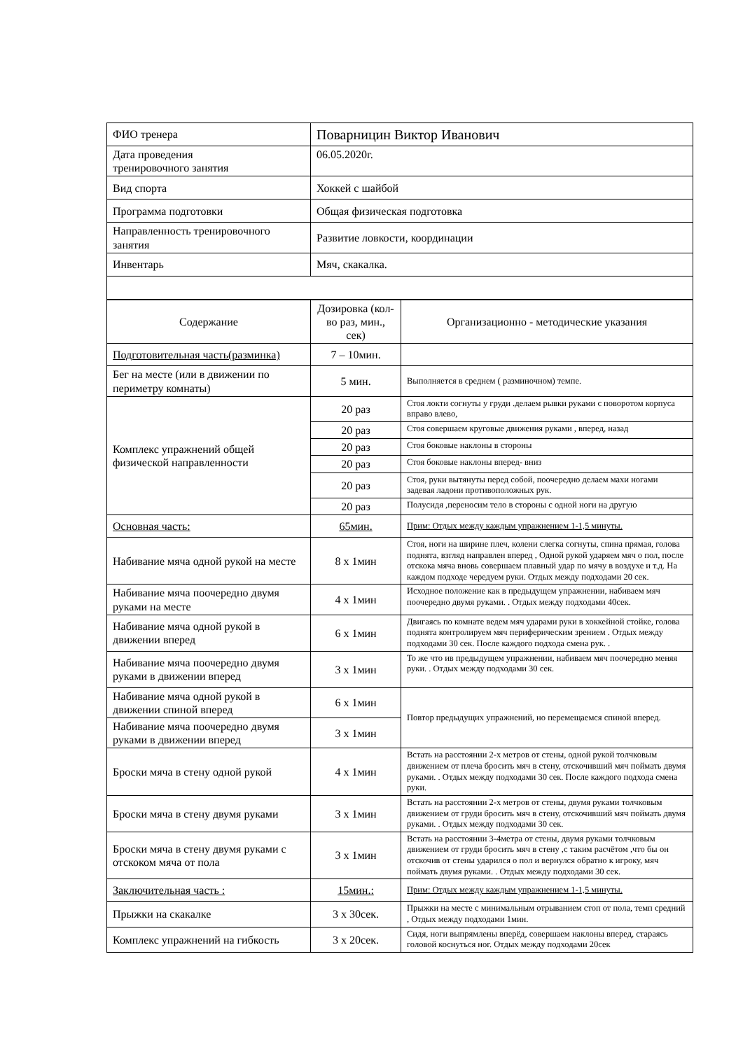| ФИО тренера | Поварницин Виктор Иванович |
| Дата проведения тренировочного занятия | 06.05.2020г. |
| Вид спорта | Хоккей с шайбой |
| Программа подготовки | Общая физическая подготовка |
| Направленность тренировочного занятия | Развитие ловкости, координации |
| Инвентарь | Мяч, скакалка. |
| Содержание | Дозировка (кол-во раз, мин., сек) | Организационно - методические указания |
| Подготовительная часть(разминка) | 7 – 10мин. | |
| Бег на месте (или в движении по периметру комнаты) | 5 мин. | Выполняется в среднем ( разминочном) темпе. |
| Комплекс упражнений общей физической направленности | 20 раз | Стоя локти согнуты у груди .делаем рывки руками с поворотом корпуса вправо влево, |
| | 20 раз | Стоя совершаем круговые движения руками , вперед, назад |
| | 20 раз | Стоя боковые наклоны в стороны |
| | 20 раз | Стоя боковые наклоны вперед- вниз |
| | 20 раз | Стоя, руки вытянуты перед собой, поочередно делаем махи ногами задевая ладони противоположных рук. |
| | 20 раз | Полусидя ,переносим тело в стороны с одной ноги на другую |
| Основная часть: | 65мин. | Прим: Отдых между каждым упражнением 1-1,5 минуты. |
| Набивание мяча одной рукой на месте | 8 х 1мин | Стоя, ноги на ширине плеч, колени слегка согнуты, спина прямая, голова поднята, взгляд направлен вперед , Одной рукой ударяем мяч о пол, после отскока мяча вновь совершаем плавный удар по мячу в воздухе и т.д. На каждом подходе чередуем руки. Отдых между подходами 20 сек. |
| Набивание мяча поочередно двумя руками на месте | 4 х 1мин | Исходное положение как в предыдущем упражнении, набиваем мяч поочередно двумя руками. . Отдых между подходами 40сек. |
| Набивание мяча одной рукой в движении вперед | 6 х 1мин | Двигаясь по комнате ведем мяч ударами руки в хоккейной стойке, голова поднята контролируем мяч периферическим зрением . Отдых между подходами 30 сек. После каждого подхода смена рук. . |
| Набивание мяча поочередно двумя руками в движении вперед | 3 х 1мин | То же что ив предыдущем упражнении, набиваем мяч поочередно меняя руки. . Отдых между подходами 30 сек. |
| Набивание мяча одной рукой в движении спиной вперед | 6 х 1мин | Повтор предыдущих упражнений, но перемещаемся спиной вперед. |
| Набивание мяча поочередно двумя руками в движении вперед | 3 х 1мин | |
| Броски мяча в стену одной рукой | 4 х 1мин | Встать на расстоянии 2-х метров от стены, одной рукой толчковым движением от плеча бросить мяч в стену, отскочивший мяч поймать двумя руками. . Отдых между подходами 30 сек. После каждого подхода смена руки. |
| Броски мяча в стену двумя руками | 3 х 1мин | Встать на расстоянии 2-х метров от стены, двумя руками толчковым движением от груди бросить мяч в стену, отскочивший мяч поймать двумя руками. . Отдых между подходами 30 сек. |
| Броски мяча в стену двумя руками с отскоком мяча от пола | 3 х 1мин | Встать на расстоянии 3-4метра от стены, двумя руками толчковым движением от груди бросить мяч в стену ,с таким расчётом ,что бы он отскочив от стены ударился о пол и вернулся обратно к игроку, мяч поймать двумя руками. . Отдых между подходами 30 сек. |
| Заключительная часть : | 15мин.: | Прим: Отдых между каждым упражнением 1-1,5 минуты. |
| Прыжки на скакалке | 3 х 30сек. | Прыжки на месте с минимальным отрыванием стоп от пола, темп средний , Отдых между подходами 1мин. |
| Комплекс упражнений на гибкость | 3 х 20сек. | Сидя, ноги выпрямлены вперёд, совершаем наклоны вперед, стараясь головой коснуться ног. Отдых между подходами 20сек |